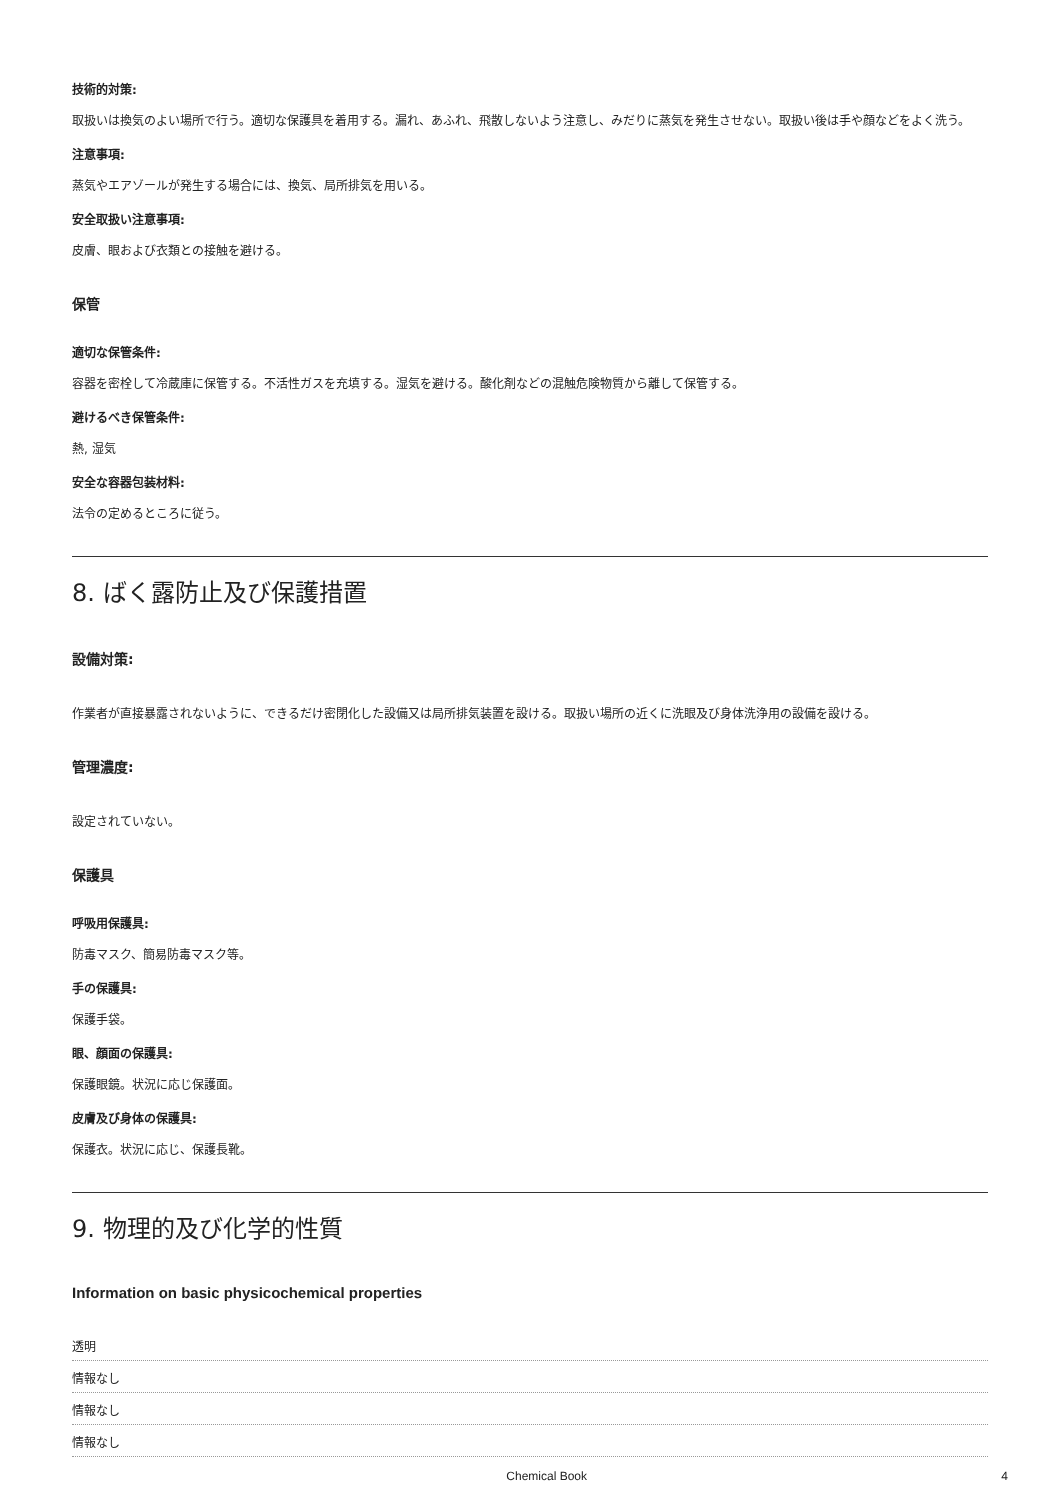技術的対策:
取扱いは換気のよい場所で行う。適切な保護具を着用する。漏れ、あふれ、飛散しないよう注意し、みだりに蒸気を発生させない。取扱い後は手や顔などをよく洗う。
注意事項:
蒸気やエアゾールが発生する場合には、換気、局所排気を用いる。
安全取扱い注意事項:
皮膚、眼および衣類との接触を避ける。
保管
適切な保管条件:
容器を密栓して冷蔵庫に保管する。不活性ガスを充填する。湿気を避ける。酸化剤などの混触危険物質から離して保管する。
避けるべき保管条件:
熱, 湿気
安全な容器包装材料:
法令の定めるところに従う。
8. ばく露防止及び保護措置
設備対策:
作業者が直接暴露されないように、できるだけ密閉化した設備又は局所排気装置を設ける。取扱い場所の近くに洗眼及び身体洗浄用の設備を設ける。
管理濃度:
設定されていない。
保護具
呼吸用保護具:
防毒マスク、簡易防毒マスク等。
手の保護具:
保護手袋。
眼、顔面の保護具:
保護眼鏡。状況に応じ保護面。
皮膚及び身体の保護具:
保護衣。状況に応じ、保護長靴。
9. 物理的及び化学的性質
Information on basic physicochemical properties
| 透明 |
| 情報なし |
| 情報なし |
| 情報なし |
Chemical Book 4